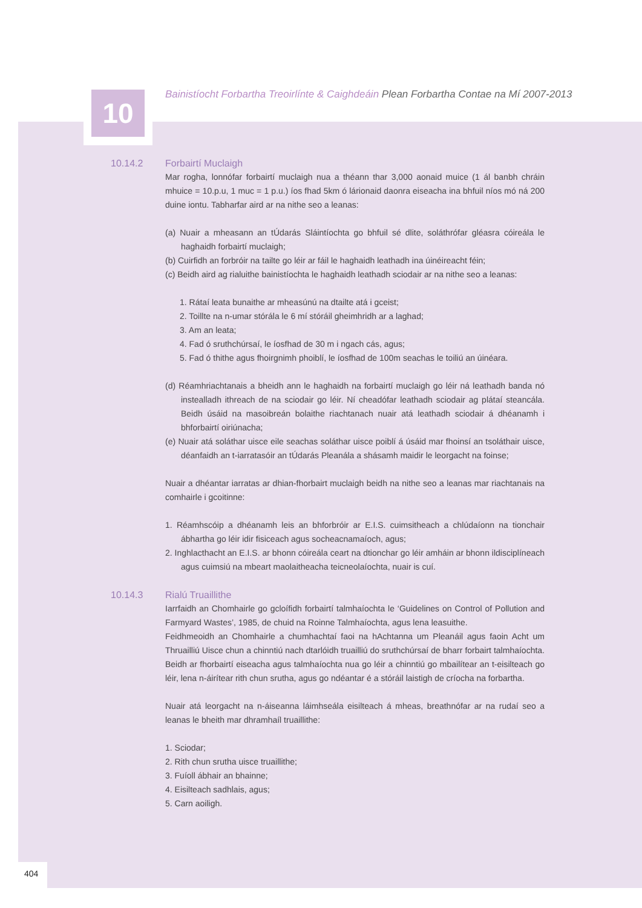10
Bainistíocht Forbartha Treoirlínte & Caighdeáin Plean Forbartha Contae na Mí 2007-2013
10.14.2 Forbairtí Muclaigh
Mar rogha, lonnófar forbairtí muclaigh nua a théann thar 3,000 aonaid muice (1 ál banbh chráin mhuice = 10.p.u, 1 muc = 1 p.u.) íos fhad 5km ó lárionaid daonra eiseacha ina bhfuil níos mó ná 200 duine iontu. Tabharfar aird ar na nithe seo a leanas:
(a) Nuair a mheasann an tÚdarás Sláintíochta go bhfuil sé dlite, soláthrófar gléasra cóireála le haghaidh forbairtí muclaigh;
(b) Cuirfidh an forbróir na tailte go léir ar fáil le haghaidh leathadh ina úinéireacht féin;
(c) Beidh aird ag rialuithe bainistíochta le haghaidh leathadh sciodair ar na nithe seo a leanas:
1. Rátaí leata bunaithe ar mheasúnú na dtailte atá i gceist;
2. Toillte na n-umar stórála le 6 mí stóráil gheimhridh ar a laghad;
3. Am an leata;
4. Fad ó sruthchúrsaí, le íosfhad de 30 m i ngach cás, agus;
5. Fad ó thithe agus fhoirgnimh phoiblí, le íosfhad de 100m seachas le toiliú an úinéara.
(d) Réamhriachtanais a bheidh ann le haghaidh na forbairtí muclaigh go léir ná leathadh banda nó instealladh ithreach de na sciodair go léir. Ní cheadófar leathadh sciodair ag plátaí steancála. Beidh úsáid na masoibreán bolaithe riachtanach nuair atá leathadh sciodair á dhéanamh i bhforbairtí oiriúnacha;
(e) Nuair atá soláthar uisce eile seachas soláthar uisce poiblí á úsáid mar fhoinsí an tsoláthair uisce, déanfaidh an t-iarratasóir an tÚdarás Pleanála a shásamh maidir le leorgacht na foinse;
Nuair a dhéantar iarratas ar dhian-fhorbairt muclaigh beidh na nithe seo a leanas mar riachtanais na comhairle i gcoitinne:
1. Réamhscóip a dhéanamh leis an bhforbróir ar E.I.S. cuimsitheach a chlúdaíonn na tionchair ábhartha go léir idir fisiceach agus socheacnamaíoch, agus;
2. Inghlacthacht an E.I.S. ar bhonn cóireála ceart na dtionchar go léir amháin ar bhonn ildisciplíneach agus cuimsiú na mbeart maolaitheacha teicneolaíochta, nuair is cuí.
10.14.3 Rialú Truaillithe
Iarrfaidh an Chomhairle go gcloífidh forbairtí talmhaíochta le ‘Guidelines on Control of Pollution and Farmyard Wastes’, 1985, de chuid na Roinne Talmhaíochta, agus lena leasuithe.
Feidhmeoidh an Chomhairle a chumhachtaí faoi na hAchtanna um Pleanáil agus faoin Acht um Thruailliú Uisce chun a chinntiú nach dtarlóidh truailliú do sruthchúrsaí de bharr forbairt talmhaíochta. Beidh ar fhorbairtí eiseacha agus talmhaíochta nua go léir a chinntiú go mbailítear an t-eisilteach go léir, lena n-áirítear rith chun srutha, agus go ndéantar é a stóráil laistigh de críocha na forbartha.
Nuair atá leorgacht na n-áiseanna láimhseála eisilteach á mheas, breathnófar ar na rudaí seo a leanas le bheith mar dhramhaíl truaillithe:
1. Sciodar;
2. Rith chun srutha uisce truaillithe;
3. Fuíoll ábhair an bhainne;
4. Eisilteach sadhlais, agus;
5. Carn aoiligh.
404